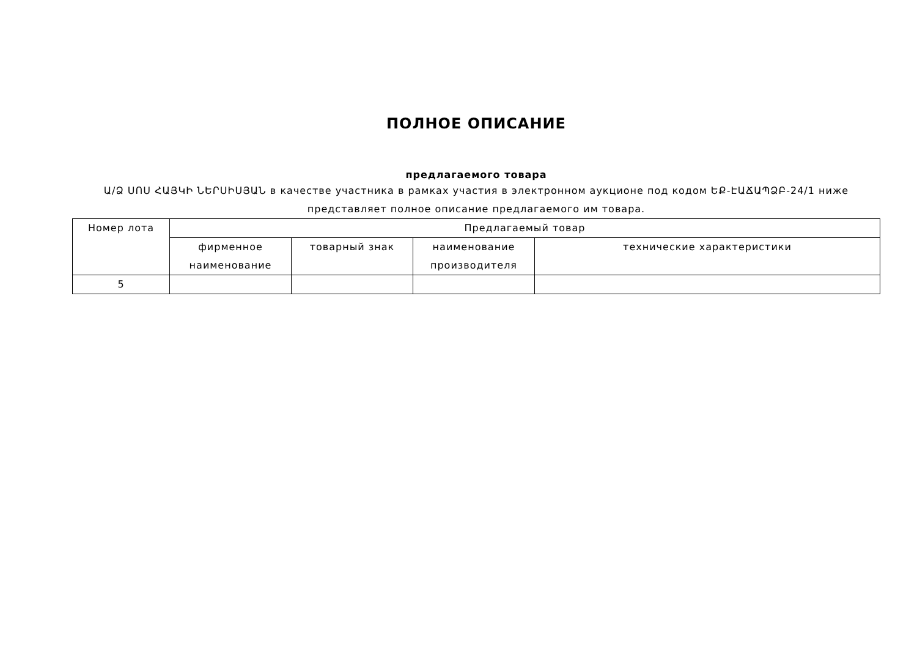ПОЛНОЕ ОПИСАНИЕ
предлагаемого товара
Ա/Ձ ՍՈՍ ՀԱՅԿԻ ՆԵՐՍԻՍՅԱՆ в качестве участника в рамках участия в электронном аукционе под кодом ԵՔ-ԷԱՃԱՊՁԲ-24/1 ниже представляет полное описание предлагаемого им товара.
| Номер лота | Предлагаемый товар | | | |
| --- | --- | --- | --- | --- |
| | фирменное наименование | товарный знак | наименование производителя | технические характеристики |
| 5 | | | | |